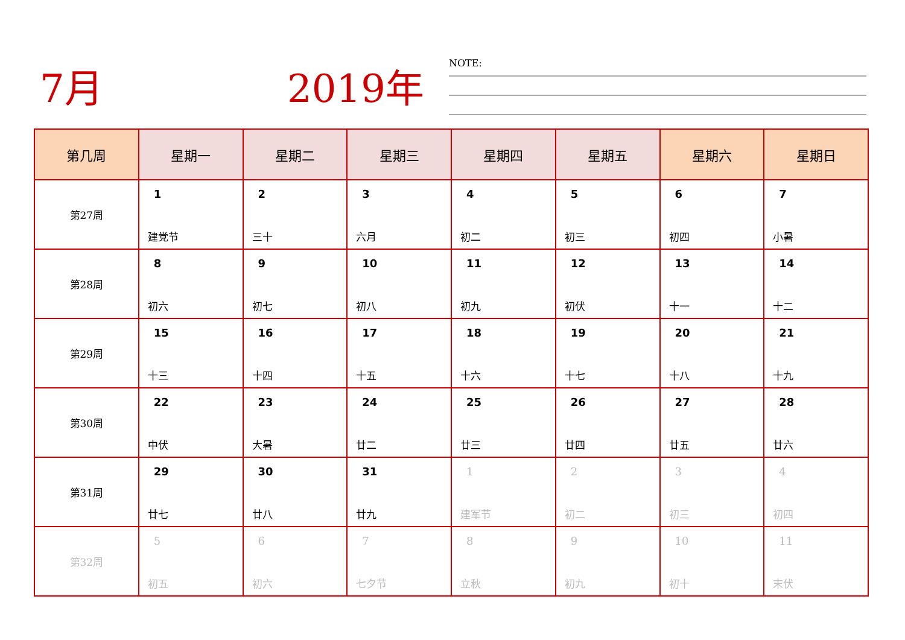7月 2019年
NOTE:
| 第几周 | 星期一 | 星期二 | 星期三 | 星期四 | 星期五 | 星期六 | 星期日 |
| --- | --- | --- | --- | --- | --- | --- | --- |
| 第27周 | 1 建党节 | 2 三十 | 3 六月 | 4 初二 | 5 初三 | 6 初四 | 7 小暑 |
| 第28周 | 8 初六 | 9 初七 | 10 初八 | 11 初九 | 12 初伏 | 13 十一 | 14 十二 |
| 第29周 | 15 十三 | 16 十四 | 17 十五 | 18 十六 | 19 十七 | 20 十八 | 21 十九 |
| 第30周 | 22 中伏 | 23 大暑 | 24 廿二 | 25 廿三 | 26 廿四 | 27 廿五 | 28 廿六 |
| 第31周 | 29 廿七 | 30 廿八 | 31 廿九 | 1 建军节 | 2 初二 | 3 初三 | 4 初四 |
| 第32周 | 5 初五 | 6 初六 | 7 七夕节 | 8 立秋 | 9 初九 | 10 初十 | 11 末伏 |